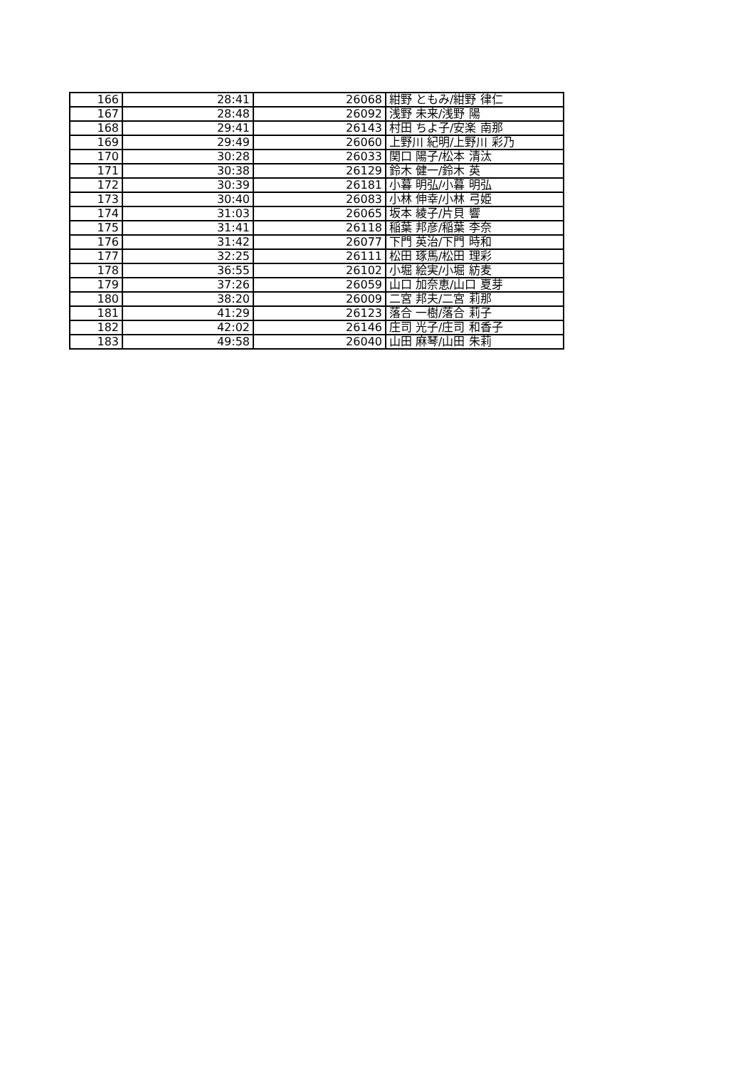| 166 | 28:41 | 26068 | 紺野 ともみ/紺野 律仁 |
| 167 | 28:48 | 26092 | 浅野 未来/浅野 陽 |
| 168 | 29:41 | 26143 | 村田 ちよ子/安楽 南那 |
| 169 | 29:49 | 26060 | 上野川 紀明/上野川 彩乃 |
| 170 | 30:28 | 26033 | 関口 陽子/松本 清汰 |
| 171 | 30:38 | 26129 | 鈴木 健一/鈴木 英 |
| 172 | 30:39 | 26181 | 小暮 明弘/小暮 明弘 |
| 173 | 30:40 | 26083 | 小林 伸幸/小林 弓姫 |
| 174 | 31:03 | 26065 | 坂本 綾子/片貝 響 |
| 175 | 31:41 | 26118 | 稲葉 邦彦/稲葉 李奈 |
| 176 | 31:42 | 26077 | 下門 英治/下門 時和 |
| 177 | 32:25 | 26111 | 松田 琢馬/松田 理彩 |
| 178 | 36:55 | 26102 | 小堀 絵実/小堀 紡麦 |
| 179 | 37:26 | 26059 | 山口 加奈恵/山口 夏芽 |
| 180 | 38:20 | 26009 | 二宮 邦夫/二宮 莉那 |
| 181 | 41:29 | 26123 | 落合 一樹/落合 莉子 |
| 182 | 42:02 | 26146 | 庄司 光子/庄司 和香子 |
| 183 | 49:58 | 26040 | 山田 麻琴/山田 朱莉 |